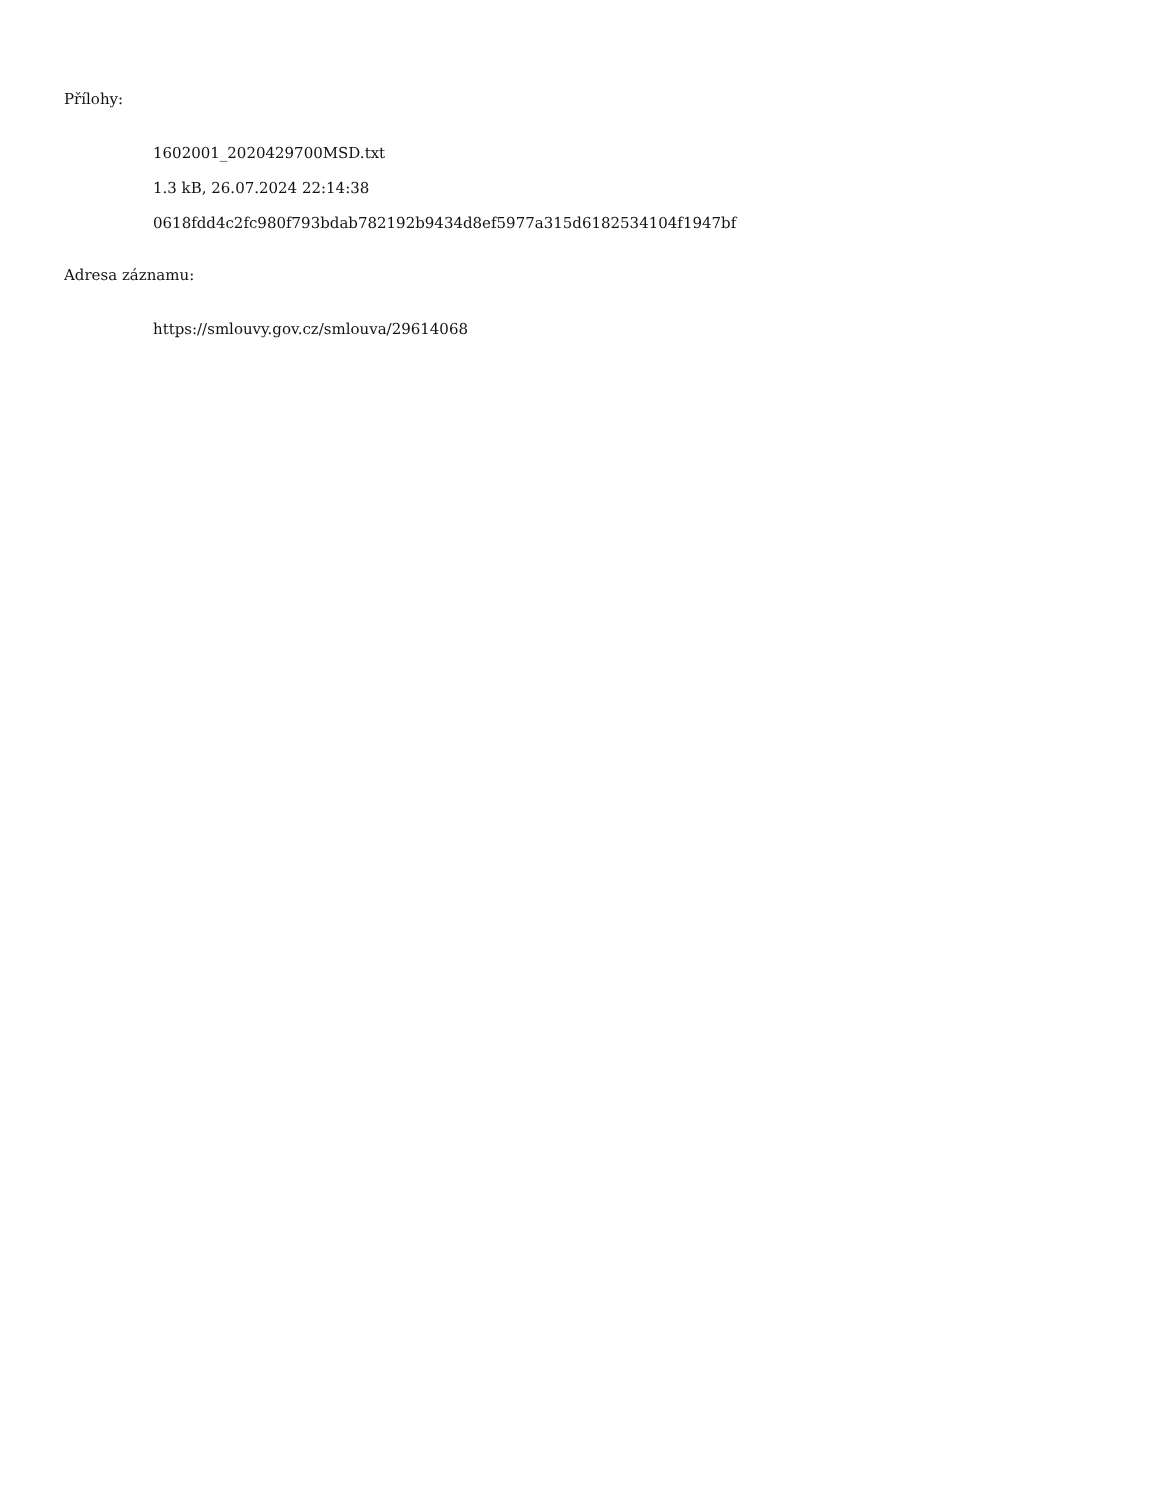Přílohy:
1602001_2020429700MSD.txt
1.3 kB, 26.07.2024 22:14:38
0618fdd4c2fc980f793bdab782192b9434d8ef5977a315d6182534104f1947bf
Adresa záznamu:
https://smlouvy.gov.cz/smlouva/29614068